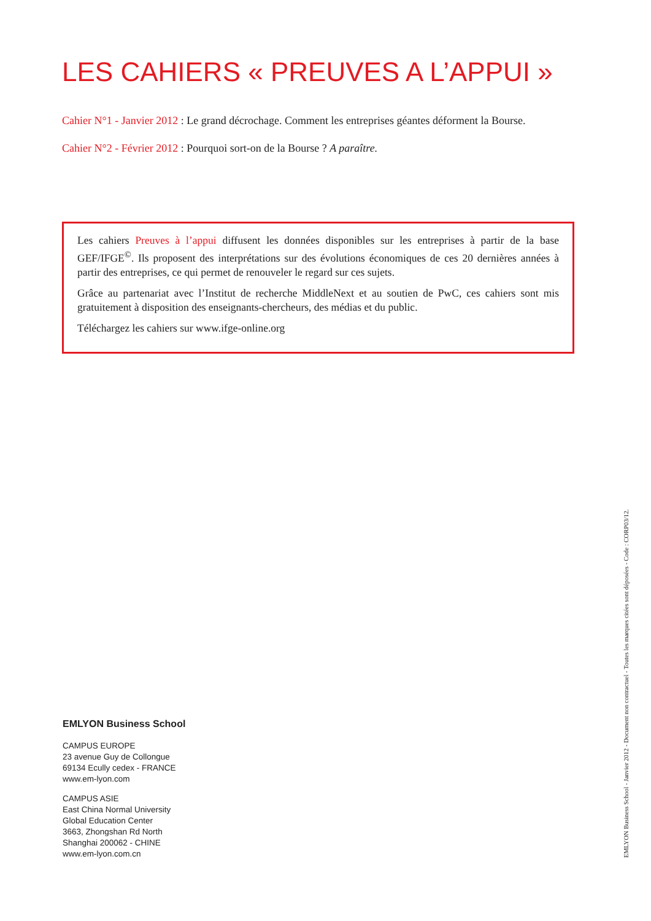LES CAHIERS « PREUVES A L’APPUI »
Cahier N°1 - Janvier 2012 : Le grand décrochage. Comment les entreprises géantes déforment la Bourse.
Cahier N°2 - Février 2012 : Pourquoi sort-on de la Bourse ? A paraître.
Les cahiers Preuves à l’appui diffusent les données disponibles sur les entreprises à partir de la base GEF/IFGE<sup>©</sup>. Ils proposent des interprétations sur des évolutions économiques de ces 20 dernières années à partir des entreprises, ce qui permet de renouveler le regard sur ces sujets.
Grâce au partenariat avec l’Institut de recherche MiddleNext et au soutien de PwC, ces cahiers sont mis gratuitement à disposition des enseignants-chercheurs, des médias et du public.
Téléchargez les cahiers sur www.ifge-online.org
EMLYON Business School
CAMPUS EUROPE
23 avenue Guy de Collongue
69134 Ecully cedex - FRANCE
www.em-lyon.com
CAMPUS ASIE
East China Normal University
Global Education Center
3663, Zhongshan Rd North
Shanghai 200062 - CHINE
www.em-lyon.com.cn
EMLYON Business School - Janvier 2012 - Document non contractuel - Toutes les marques citées sont déposées - Code : CORP03/12.